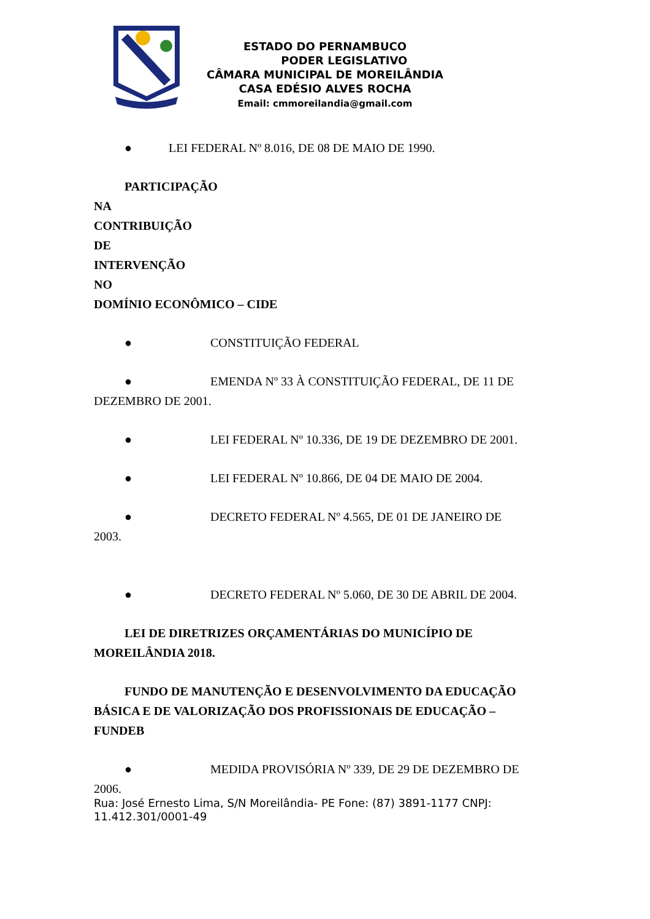ESTADO DO PERNAMBUCO
PODER LEGISLATIVO
CÂMARA MUNICIPAL DE MOREILÂNDIA
CASA EDÉSIO ALVES ROCHA
Email: cmmoreilandia@gmail.com
● LEI FEDERAL Nº 8.016, DE 08 DE MAIO DE 1990.
PARTICIPAÇÃO
NA
CONTRIBUIÇÃO
DE
INTERVENÇÃO
NO
DOMÍNIO ECONÔMICO – CIDE
● CONSTITUIÇÃO FEDERAL
● EMENDA Nº 33 À CONSTITUIÇÃO FEDERAL, DE 11 DE DEZEMBRO DE 2001.
● LEI FEDERAL Nº 10.336, DE 19 DE DEZEMBRO DE 2001.
● LEI FEDERAL Nº 10.866, DE 04 DE MAIO DE 2004.
● DECRETO FEDERAL Nº 4.565, DE 01 DE JANEIRO DE 2003.
● DECRETO FEDERAL Nº 5.060, DE 30 DE ABRIL DE 2004.
LEI DE DIRETRIZES ORÇAMENTÁRIAS DO MUNICÍPIO DE MOREILÂNDIA 2018.
FUNDO DE MANUTENÇÃO E DESENVOLVIMENTO DA EDUCAÇÃO BÁSICA E DE VALORIZAÇÃO DOS PROFISSIONAIS DE EDUCAÇÃO – FUNDEB
● MEDIDA PROVISÓRIA Nº 339, DE 29 DE DEZEMBRO DE 2006.
Rua: José Ernesto Lima, S/N Moreilândia- PE Fone: (87) 3891-1177 CNPJ: 11.412.301/0001-49